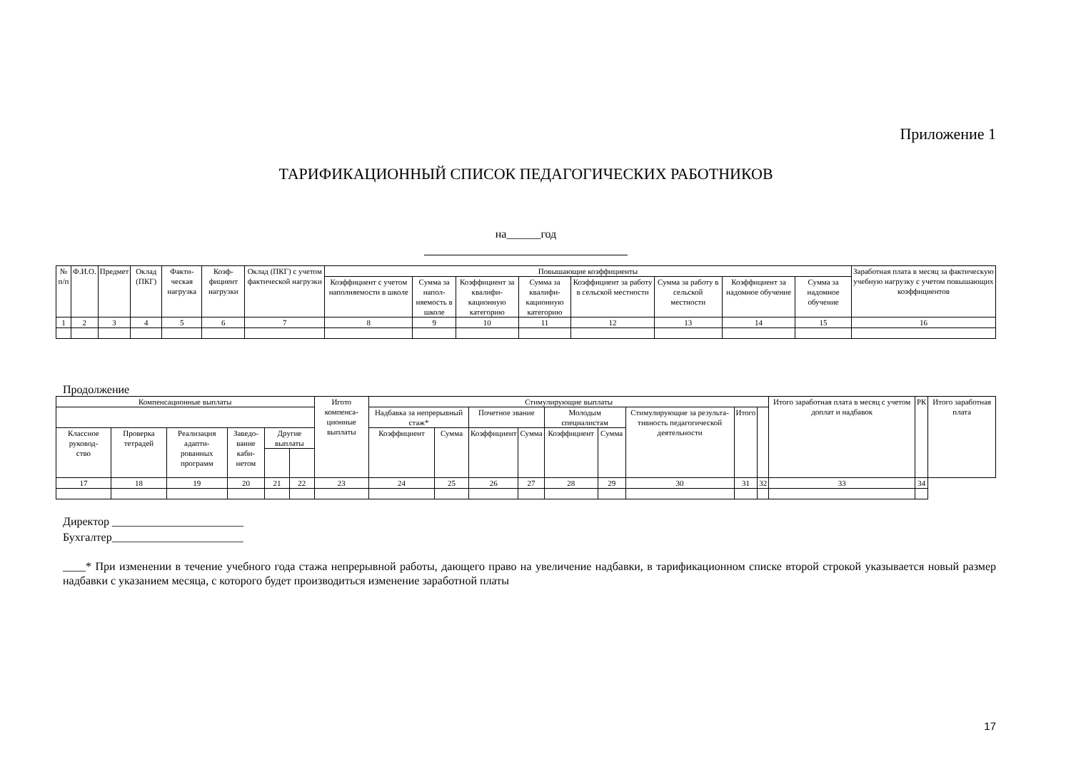Приложение 1
ТАРИФИКАЦИОННЫЙ СПИСОК ПЕДАГОГИЧЕСКИХ РАБОТНИКОВ
на______год
| № п/п | Ф.И.О. | Предмет | Оклад (ПКГ) | Факти- ческая нагрузка | Коэф- фициент нагрузки | Оклад (ПКГ) с учетом фактической нагрузки | Повышающие коэффициенты | | | | | | | | Заработная плата в месяц за фактическую учебную нагрузку с учетом повышающих коэффициентов |
| --- | --- | --- | --- | --- | --- | --- | --- | --- | --- | --- | --- | --- | --- | --- | --- |
| | | | | | | | Коэффициент с учетом наполняемости в школе | Сумма за напол- няемость в школе | Коэффициент за квалифи- кационную категорию | Сумма за квалифи- кационную категорию | Коэффициент за работу в сельской местности | Сумма за работу в сельской местности | Коэффициент за надомное обучение | Сумма за надомное обучение | |
| 1 | 2 | 3 | 4 | 5 | 6 | 7 | 8 | 9 | 10 | 11 | 12 | 13 | 14 | 15 | 16 |
Продолжение
| Компенсационные выплаты | | | | | | Игото компенса- ционные выплаты | Стимулирующие выплаты | | | | | | | | | Итого заработная плата в месяц с учетом доплат и надбавок | РК | Итого заработная плата |
| --- | --- | --- | --- | --- | --- | --- | --- | --- | --- | --- | --- | --- | --- | --- | --- | --- | --- | --- |
| | | | | | | | Надбавка за непрерывный стаж* | | Почетное звание | | Молодым специалистам | | Стимулирующие за результа- тивность педагогической деятельности | Итого | | | | |
| Классное руковод- ство | Проверка тетрадей | Реализация адапти- рованных программ | Заведо- вание каби- нетом | Другие выплаты | | | Коэффициент | Сумма | Коэффициент | Сумма | Коэффициент | Сумма | | | | | | |
| 17 | 18 | 19 | 20 | 21 | 22 | 23 | 24 | 25 | 26 | 27 | 28 | 29 | 30 | 31 | 32 | 33 | 34 | |
Директор _______________________
Бухгалтер_______________________
____* При изменении в течение учебного года стажа непрерывной работы, дающего право на увеличение надбавки, в тарификационном списке второй строкой указывается новый размер надбавки с указанием месяца, с которого будет производиться изменение заработной платы
17